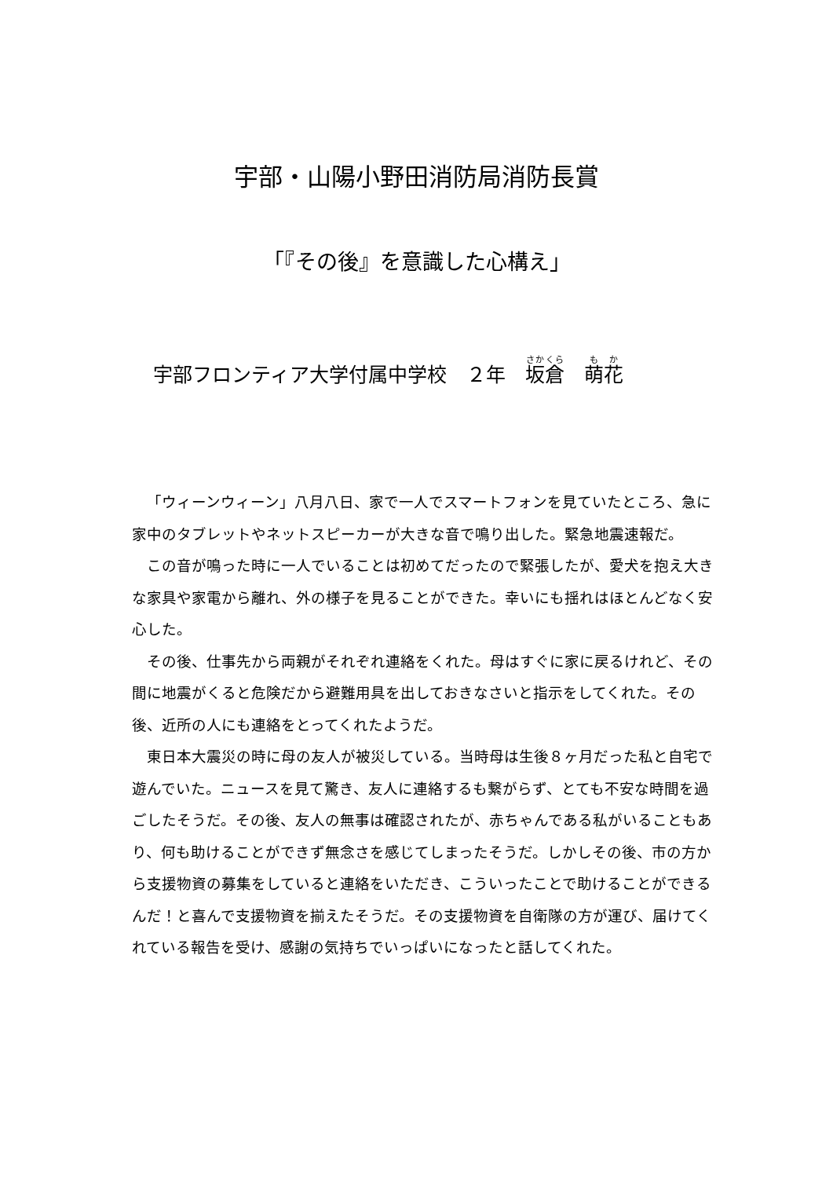宇部・山陽小野田消防局消防長賞
「『その後』を意識した心構え」
宇部フロンティア大学付属中学校　２年　坂倉　萌花
「ウィーンウィーン」八月八日、家で一人でスマートフォンを見ていたところ、急に家中のタブレットやネットスピーカーが大きな音で鳴り出した。緊急地震速報だ。
この音が鳴った時に一人でいることは初めてだったので緊張したが、愛犬を抱え大きな家具や家電から離れ、外の様子を見ることができた。幸いにも揺れはほとんどなく安心した。
その後、仕事先から両親がそれぞれ連絡をくれた。母はすぐに家に戻るけれど、その間に地震がくると危険だから避難用具を出しておきなさいと指示をしてくれた。その後、近所の人にも連絡をとってくれたようだ。
東日本大震災の時に母の友人が被災している。当時母は生後８ヶ月だった私と自宅で遊んでいた。ニュースを見て驚き、友人に連絡するも繋がらず、とても不安な時間を過ごしたそうだ。その後、友人の無事は確認されたが、赤ちゃんである私がいることもあり、何も助けることができず無念さを感じてしまったそうだ。しかしその後、市の方から支援物資の募集をしていると連絡をいただき、こういったことで助けることができるんだ！と喜んで支援物資を揃えたそうだ。その支援物資を自衛隊の方が運び、届けてくれている報告を受け、感謝の気持ちでいっぱいになったと話してくれた。